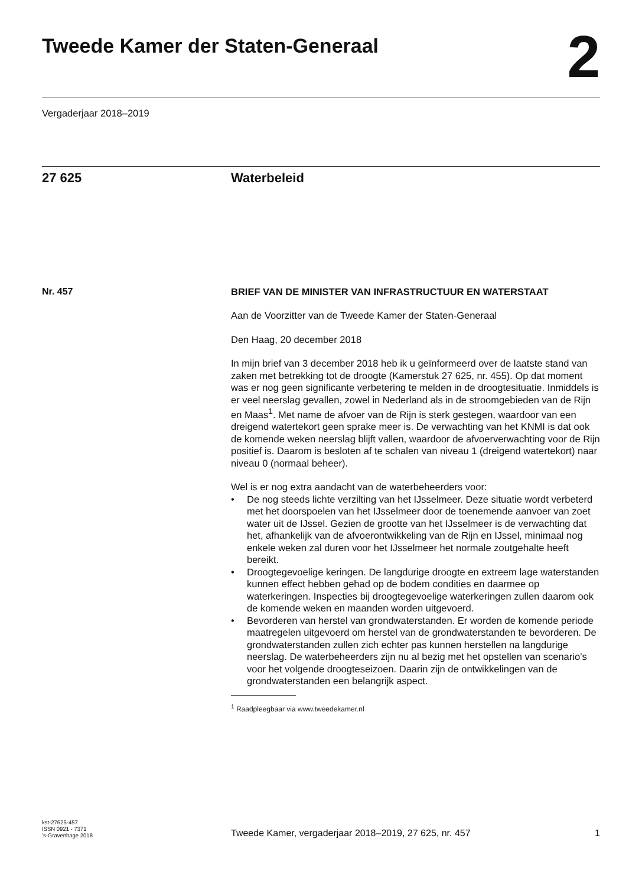Tweede Kamer der Staten-Generaal
2
Vergaderjaar 2018–2019
27 625 Waterbeleid
Nr. 457
BRIEF VAN DE MINISTER VAN INFRASTRUCTUUR EN WATERSTAAT
Aan de Voorzitter van de Tweede Kamer der Staten-Generaal
Den Haag, 20 december 2018
In mijn brief van 3 december 2018 heb ik u geïnformeerd over de laatste stand van zaken met betrekking tot de droogte (Kamerstuk 27 625, nr. 455). Op dat moment was er nog geen significante verbetering te melden in de droogtesituatie. Inmiddels is er veel neerslag gevallen, zowel in Nederland als in de stroomgebieden van de Rijn en Maas<sup>1</sup>. Met name de afvoer van de Rijn is sterk gestegen, waardoor van een dreigend watertekort geen sprake meer is. De verwachting van het KNMI is dat ook de komende weken neerslag blijft vallen, waardoor de afvoerverwachting voor de Rijn positief is. Daarom is besloten af te schalen van niveau 1 (dreigend watertekort) naar niveau 0 (normaal beheer).
Wel is er nog extra aandacht van de waterbeheerders voor:
• De nog steeds lichte verzilting van het IJsselmeer. Deze situatie wordt verbeterd met het doorspoelen van het IJsselmeer door de toenemende aanvoer van zoet water uit de IJssel. Gezien de grootte van het IJsselmeer is de verwachting dat het, afhankelijk van de afvoerontwikkeling van de Rijn en IJssel, minimaal nog enkele weken zal duren voor het IJsselmeer het normale zoutgehalte heeft bereikt.
• Droogtegevoelige keringen. De langdurige droogte en extreem lage waterstanden kunnen effect hebben gehad op de bodem condities en daarmee op waterkeringen. Inspecties bij droogtegevoelige waterkeringen zullen daarom ook de komende weken en maanden worden uitgevoerd.
• Bevorderen van herstel van grondwaterstanden. Er worden de komende periode maatregelen uitgevoerd om herstel van de grondwaterstanden te bevorderen. De grondwaterstanden zullen zich echter pas kunnen herstellen na langdurige neerslag. De waterbeheerders zijn nu al bezig met het opstellen van scenario’s voor het volgende droogteseizoen. Daarin zijn de ontwikkelingen van de grondwaterstanden een belangrijk aspect.
<sup>1</sup> Raadpleegbaar via www.tweedekamer.nl
kst-27625-457
ISSN 0921 - 7371
’s-Gravenhage 2018
Tweede Kamer, vergaderjaar 2018–2019, 27 625, nr. 457
1